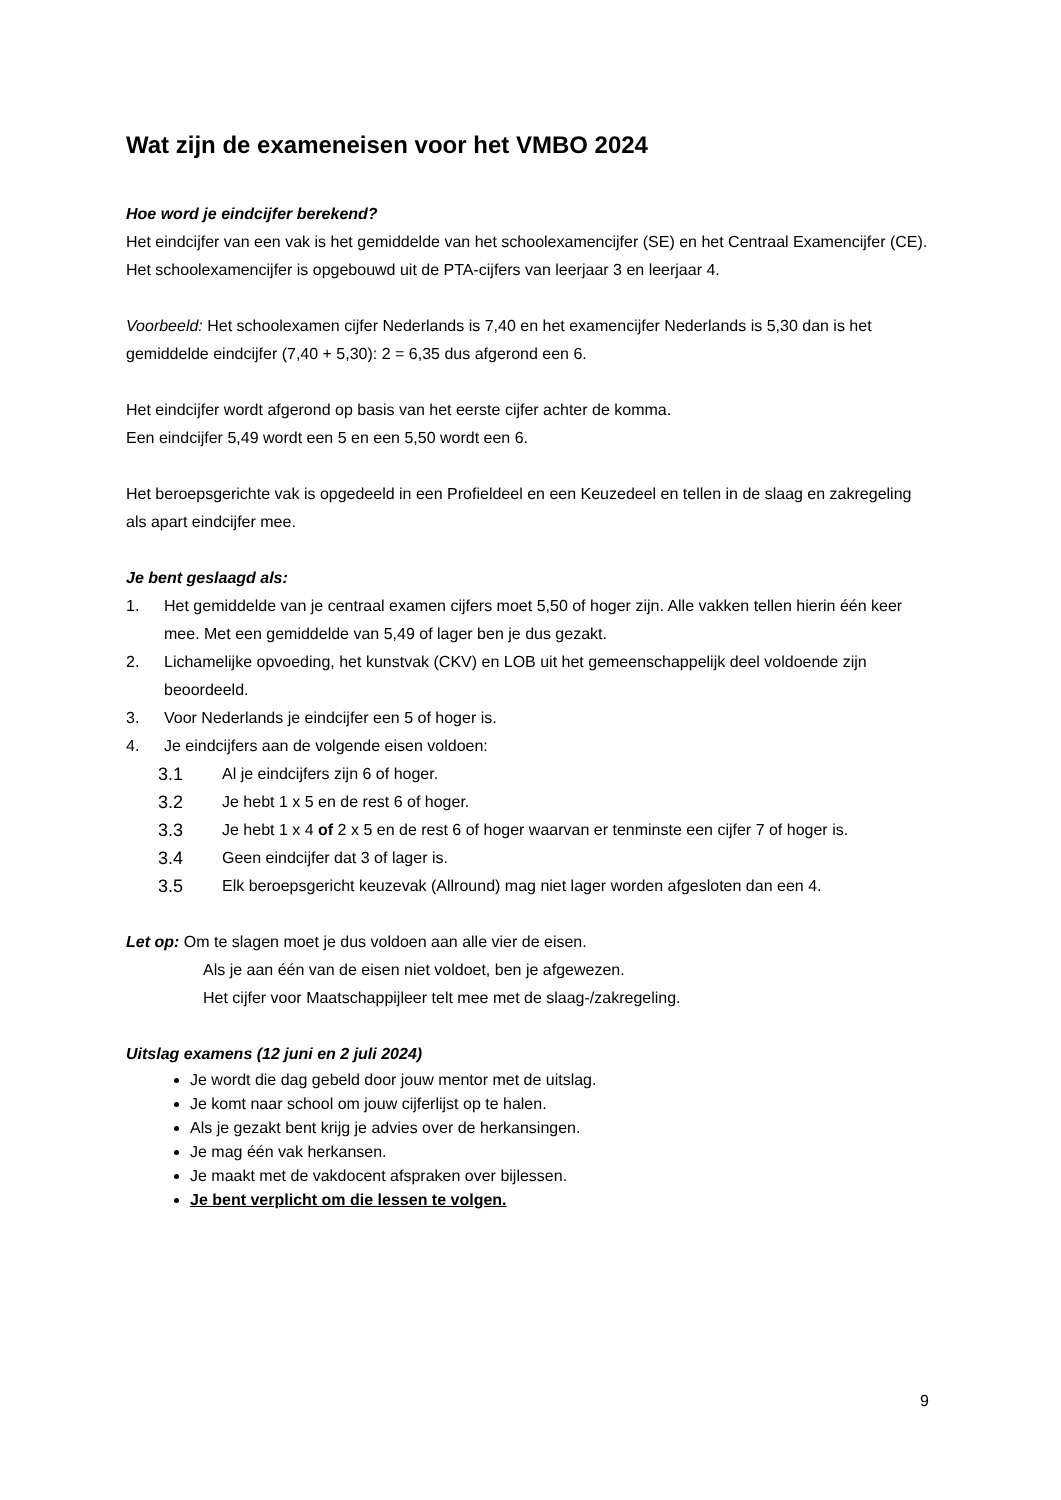Wat zijn de exameneisen voor het VMBO 2024
Hoe word je eindcijfer berekend?
Het eindcijfer van een vak is het gemiddelde van het schoolexamencijfer (SE) en het Centraal Examencijfer (CE). Het schoolexamencijfer is opgebouwd uit de PTA-cijfers van leerjaar 3 en leerjaar 4.
Voorbeeld: Het schoolexamen cijfer Nederlands is 7,40 en het examencijfer Nederlands is 5,30 dan is het gemiddelde eindcijfer (7,40 + 5,30): 2 = 6,35 dus afgerond een 6.
Het eindcijfer wordt afgerond op basis van het eerste cijfer achter de komma.
Een eindcijfer 5,49 wordt een 5 en een 5,50 wordt een 6.
Het beroepsgerichte vak is opgedeeld in een Profieldeel en een Keuzedeel en tellen in de slaag en zakregeling als apart eindcijfer mee.
Je bent geslaagd als:
1. Het gemiddelde van je centraal examen cijfers moet 5,50 of hoger zijn. Alle vakken tellen hierin één keer mee. Met een gemiddelde van 5,49 of lager ben je dus gezakt.
2. Lichamelijke opvoeding, het kunstvak (CKV) en LOB uit het gemeenschappelijk deel voldoende zijn beoordeeld.
3. Voor Nederlands je eindcijfer een 5 of hoger is.
4. Je eindcijfers aan de volgende eisen voldoen:
3.1 Al je eindcijfers zijn 6 of hoger.
3.2 Je hebt 1 x 5 en de rest 6 of hoger.
3.3 Je hebt 1 x 4 of 2 x 5 en de rest 6 of hoger waarvan er tenminste een cijfer 7 of hoger is.
3.4 Geen eindcijfer dat 3 of lager is.
3.5 Elk beroepsgericht keuzevak (Allround) mag niet lager worden afgesloten dan een 4.
Let op: Om te slagen moet je dus voldoen aan alle vier de eisen.
Als je aan één van de eisen niet voldoet, ben je afgewezen.
Het cijfer voor Maatschappijleer telt mee met de slaag-/zakregeling.
Uitslag examens (12 juni en 2 juli 2024)
Je wordt die dag gebeld door jouw mentor met de uitslag.
Je komt naar school om jouw cijferlijst op te halen.
Als je gezakt bent krijg je advies over de herkansingen.
Je mag één vak herkansen.
Je maakt met de vakdocent afspraken over bijlessen.
Je bent verplicht om die lessen te volgen.
9